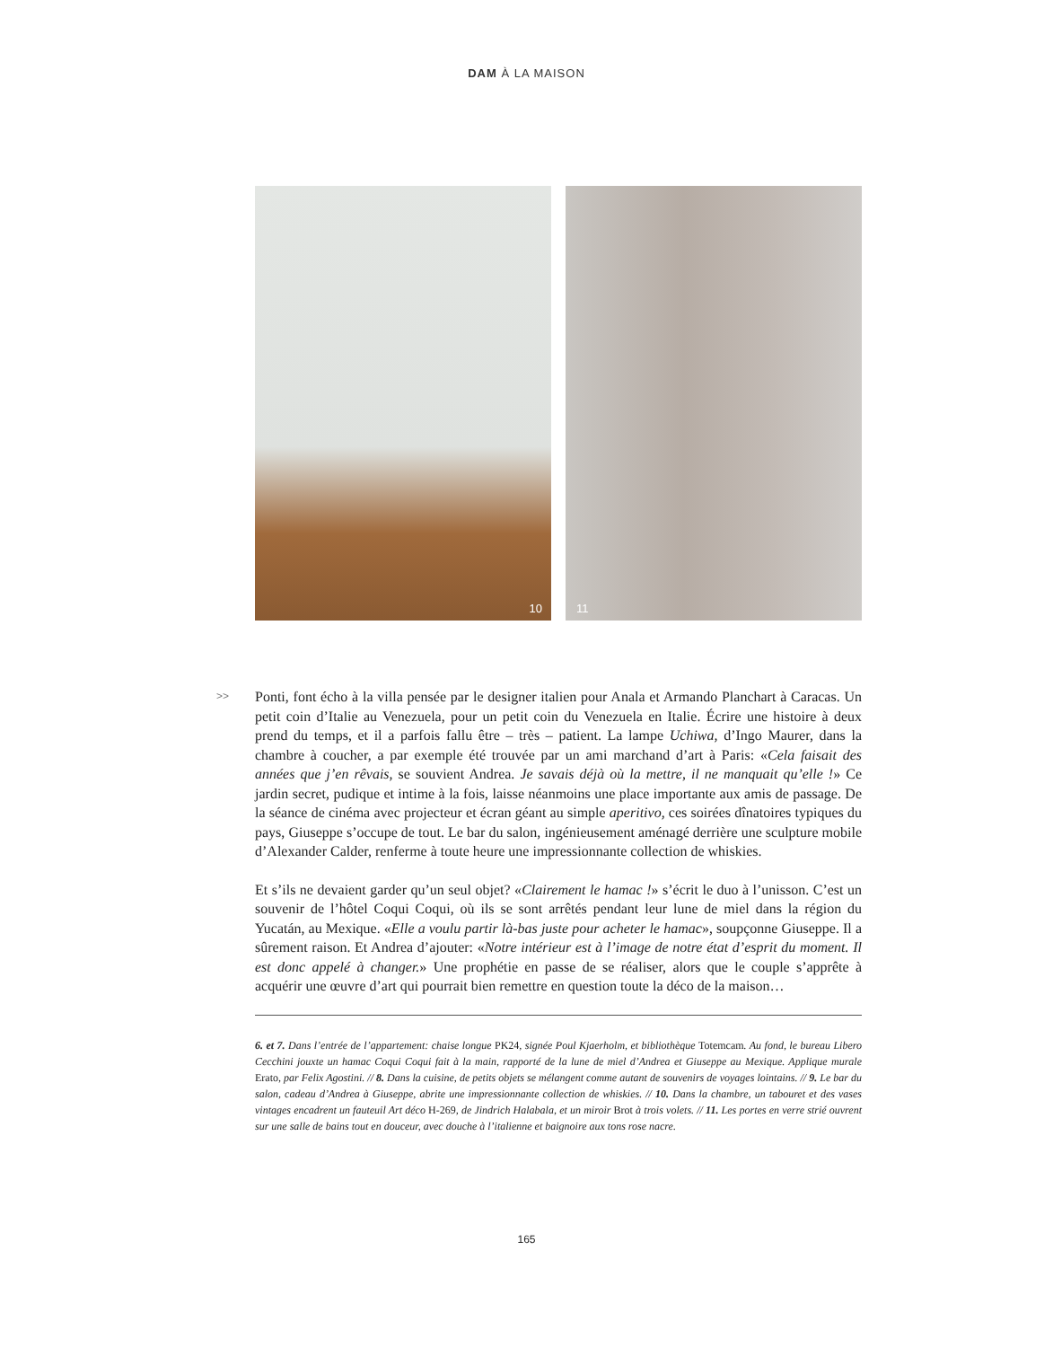DAM À LA MAISON
10
11
>>
Ponti, font écho à la villa pensée par le designer italien pour Anala et Armando Planchart à Caracas. Un petit coin d’Italie au Venezuela, pour un petit coin du Venezuela en Italie. Écrire une histoire à deux prend du temps, et il a parfois fallu être – très – patient. La lampe Uchiwa, d’Ingo Maurer, dans la chambre à coucher, a par exemple été trouvée par un ami marchand d’art à Paris: «Cela faisait des années que j’en rêvais, se souvient Andrea. Je savais déjà où la mettre, il ne manquait qu’elle !» Ce jardin secret, pudique et intime à la fois, laisse néanmoins une place importante aux amis de passage. De la séance de cinéma avec projecteur et écran géant au simple aperitivo, ces soirées dînatoires typiques du pays, Giuseppe s’occupe de tout. Le bar du salon, ingénieusement aménagé derrière une sculpture mobile d’Alexander Calder, renferme à toute heure une impressionnante collection de whiskies.
Et s’ils ne devaient garder qu’un seul objet? «Clairement le hamac !» s’écrit le duo à l’unisson. C’est un souvenir de l’hôtel Coqui Coqui, où ils se sont arrêtés pendant leur lune de miel dans la région du Yucatán, au Mexique. «Elle a voulu partir là-bas juste pour acheter le hamac», soupçonne Giuseppe. Il a sûrement raison. Et Andrea d’ajouter: «Notre intérieur est à l’image de notre état d’esprit du moment. Il est donc appelé à changer.» Une prophétie en passe de se réaliser, alors que le couple s’apprête à acquérir une œuvre d’art qui pourrait bien remettre en question toute la déco de la maison…
6. et 7. Dans l’entrée de l’appartement: chaise longue PK24, signée Poul Kjaerholm, et bibliothèque Totemcam. Au fond, le bureau Libero Cecchini jouxte un hamac Coqui Coqui fait à la main, rapporté de la lune de miel d’Andrea et Giuseppe au Mexique. Applique murale Erato, par Felix Agostini. // 8. Dans la cuisine, de petits objets se mélangent comme autant de souvenirs de voyages lointains. // 9. Le bar du salon, cadeau d’Andrea à Giuseppe, abrite une impressionnante collection de whiskies. // 10. Dans la chambre, un tabouret et des vases vintages encadrent un fauteuil Art déco H-269, de Jindrich Halabala, et un miroir Brot à trois volets. // 11. Les portes en verre strié ouvrent sur une salle de bains tout en douceur, avec douche à l’italienne et baignoire aux tons rose nacre.
165